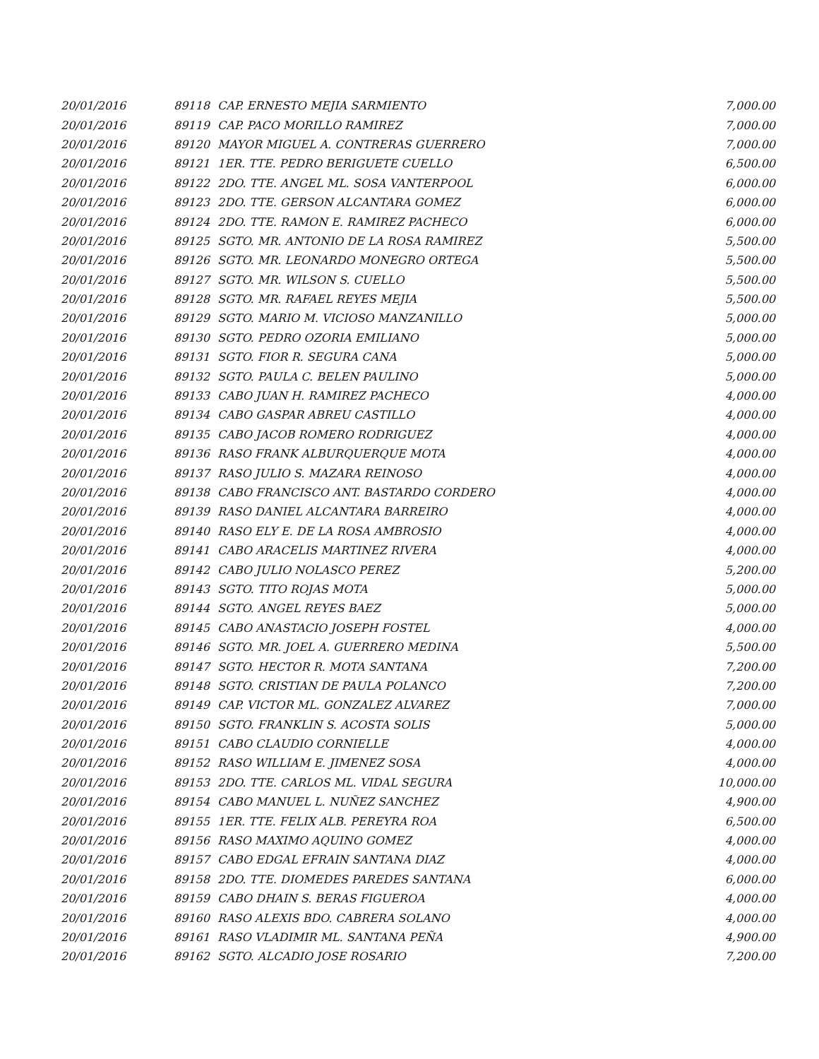| 20/01/2016 | 89118 | CAP. ERNESTO MEJIA SARMIENTO | 7,000.00 |
| 20/01/2016 | 89119 | CAP. PACO MORILLO RAMIREZ | 7,000.00 |
| 20/01/2016 | 89120 | MAYOR MIGUEL A. CONTRERAS GUERRERO | 7,000.00 |
| 20/01/2016 | 89121 | 1ER. TTE. PEDRO BERIGUETE CUELLO | 6,500.00 |
| 20/01/2016 | 89122 | 2DO. TTE. ANGEL ML. SOSA VANTERPOOL | 6,000.00 |
| 20/01/2016 | 89123 | 2DO. TTE. GERSON ALCANTARA GOMEZ | 6,000.00 |
| 20/01/2016 | 89124 | 2DO. TTE. RAMON E. RAMIREZ PACHECO | 6,000.00 |
| 20/01/2016 | 89125 | SGTO. MR. ANTONIO DE LA ROSA RAMIREZ | 5,500.00 |
| 20/01/2016 | 89126 | SGTO. MR. LEONARDO MONEGRO ORTEGA | 5,500.00 |
| 20/01/2016 | 89127 | SGTO. MR. WILSON S. CUELLO | 5,500.00 |
| 20/01/2016 | 89128 | SGTO. MR. RAFAEL REYES MEJIA | 5,500.00 |
| 20/01/2016 | 89129 | SGTO. MARIO M. VICIOSO MANZANILLO | 5,000.00 |
| 20/01/2016 | 89130 | SGTO. PEDRO OZORIA EMILIANO | 5,000.00 |
| 20/01/2016 | 89131 | SGTO. FIOR R. SEGURA CANA | 5,000.00 |
| 20/01/2016 | 89132 | SGTO. PAULA C. BELEN PAULINO | 5,000.00 |
| 20/01/2016 | 89133 | CABO JUAN H. RAMIREZ PACHECO | 4,000.00 |
| 20/01/2016 | 89134 | CABO GASPAR ABREU CASTILLO | 4,000.00 |
| 20/01/2016 | 89135 | CABO JACOB ROMERO RODRIGUEZ | 4,000.00 |
| 20/01/2016 | 89136 | RASO FRANK ALBURQUERQUE MOTA | 4,000.00 |
| 20/01/2016 | 89137 | RASO JULIO S. MAZARA REINOSO | 4,000.00 |
| 20/01/2016 | 89138 | CABO FRANCISCO ANT. BASTARDO CORDERO | 4,000.00 |
| 20/01/2016 | 89139 | RASO DANIEL ALCANTARA BARREIRO | 4,000.00 |
| 20/01/2016 | 89140 | RASO ELY E. DE LA ROSA AMBROSIO | 4,000.00 |
| 20/01/2016 | 89141 | CABO ARACELIS MARTINEZ RIVERA | 4,000.00 |
| 20/01/2016 | 89142 | CABO JULIO NOLASCO PEREZ | 5,200.00 |
| 20/01/2016 | 89143 | SGTO. TITO ROJAS MOTA | 5,000.00 |
| 20/01/2016 | 89144 | SGTO. ANGEL REYES BAEZ | 5,000.00 |
| 20/01/2016 | 89145 | CABO ANASTACIO JOSEPH FOSTEL | 4,000.00 |
| 20/01/2016 | 89146 | SGTO. MR. JOEL A. GUERRERO MEDINA | 5,500.00 |
| 20/01/2016 | 89147 | SGTO. HECTOR R. MOTA SANTANA | 7,200.00 |
| 20/01/2016 | 89148 | SGTO. CRISTIAN DE PAULA POLANCO | 7,200.00 |
| 20/01/2016 | 89149 | CAP. VICTOR ML. GONZALEZ ALVAREZ | 7,000.00 |
| 20/01/2016 | 89150 | SGTO. FRANKLIN S. ACOSTA SOLIS | 5,000.00 |
| 20/01/2016 | 89151 | CABO CLAUDIO CORNIELLE | 4,000.00 |
| 20/01/2016 | 89152 | RASO WILLIAM E. JIMENEZ SOSA | 4,000.00 |
| 20/01/2016 | 89153 | 2DO. TTE. CARLOS ML. VIDAL SEGURA | 10,000.00 |
| 20/01/2016 | 89154 | CABO MANUEL L. NUÑEZ SANCHEZ | 4,900.00 |
| 20/01/2016 | 89155 | 1ER. TTE. FELIX ALB. PEREYRA ROA | 6,500.00 |
| 20/01/2016 | 89156 | RASO MAXIMO AQUINO GOMEZ | 4,000.00 |
| 20/01/2016 | 89157 | CABO EDGAL EFRAIN SANTANA DIAZ | 4,000.00 |
| 20/01/2016 | 89158 | 2DO. TTE. DIOMEDES PAREDES SANTANA | 6,000.00 |
| 20/01/2016 | 89159 | CABO DHAIN S. BERAS FIGUEROA | 4,000.00 |
| 20/01/2016 | 89160 | RASO ALEXIS BDO. CABRERA SOLANO | 4,000.00 |
| 20/01/2016 | 89161 | RASO VLADIMIR ML. SANTANA PEÑA | 4,900.00 |
| 20/01/2016 | 89162 | SGTO. ALCADIO JOSE ROSARIO | 7,200.00 |